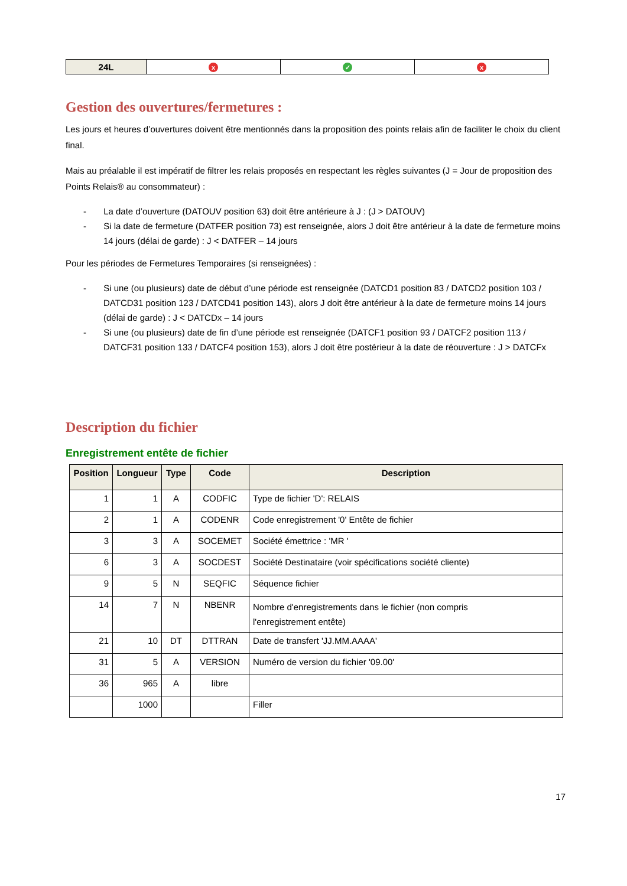| 24L | x | ✓ | x |
Gestion des ouvertures/fermetures :
Les jours et heures d’ouvertures doivent être mentionnés dans la proposition des points relais afin de faciliter le choix du client final.
Mais au préalable il est impératif de filtrer les relais proposés en respectant les règles suivantes (J = Jour de proposition des Points Relais® au consommateur) :
- La date d’ouverture (DATOUV position 63) doit être antérieure à J : (J > DATOUV)
- Si la date de fermeture (DATFER position 73) est renseignée, alors J doit être antérieur à la date de fermeture moins 14 jours (délai de garde) : J < DATFER – 14 jours
Pour les périodes de Fermetures Temporaires (si renseignées) :
- Si une (ou plusieurs) date de début d’une période est renseignée (DATCD1 position 83 / DATCD2 position 103 / DATCD31 position 123 / DATCD41 position 143), alors J doit être antérieur à la date de fermeture moins 14 jours (délai de garde) : J < DATCDx – 14 jours
- Si une (ou plusieurs) date de fin d’une période est renseignée (DATCF1 position 93 / DATCF2 position 113 / DATCF31 position 133 / DATCF4 position 153), alors J doit être postérieur à la date de réouverture : J > DATCFx
Description du fichier
Enregistrement entête de fichier
| Position | Longueur | Type | Code | Description |
| --- | --- | --- | --- | --- |
| 1 | 1 | A | CODFIC | Type de fichier 'D': RELAIS |
| 2 | 1 | A | CODENR | Code enregistrement '0' Entête de fichier |
| 3 | 3 | A | SOCEMET | Société émettrice : 'MR ' |
| 6 | 3 | A | SOCDEST | Société Destinataire (voir spécifications société cliente) |
| 9 | 5 | N | SEQFIC | Séquence fichier |
| 14 | 7 | N | NBENR | Nombre d'enregistrements dans le fichier (non compris l'enregistrement entête) |
| 21 | 10 | DT | DTTRAN | Date de transfert 'JJ.MM.AAAA' |
| 31 | 5 | A | VERSION | Numéro de version du fichier '09.00' |
| 36 | 965 | A | libre | |
| | 1000 | | | Filler |
17